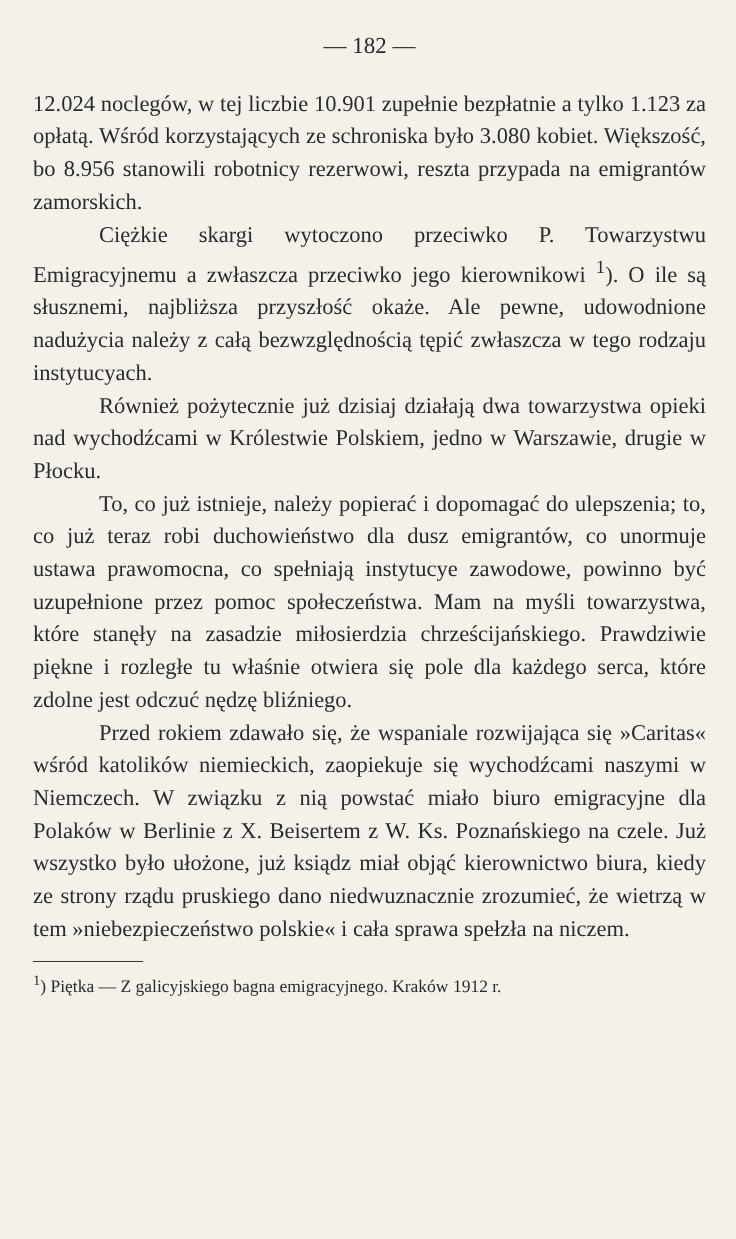— 182 —
12.024 noclegów, w tej liczbie 10.901 zupełnie bezpłatnie a tylko 1.123 za opłatą. Wśród korzystających ze schroniska było 3.080 kobiet. Większość, bo 8.956 stanowili robotnicy rezerwowi, reszta przypada na emigrantów zamorskich.
Ciężkie skargi wytoczono przeciwko P. Towarzystwu Emigracyjnemu a zwłaszcza przeciwko jego kierownikowi <sup>1</sup>). O ile są słusznemi, najbliższa przyszłość okaże. Ale pewne, udowodnione nadużycia należy z całą bezwzględnością tępić zwłaszcza w tego rodzaju instytucyach.
Również pożytecznie już dzisiaj działają dwa towarzystwa opieki nad wychodźcami w Królestwie Polskiem, jedno w Warszawie, drugie w Płocku.
To, co już istnieje, należy popierać i dopomagać do ulepszenia; to, co już teraz robi duchowieństwo dla dusz emigrantów, co unormuje ustawa prawomocna, co spełniają instytucye zawodowe, powinno być uzupełnione przez pomoc społeczeństwa. Mam na myśli towarzystwa, które stanęły na zasadzie miłosierdzia chrześcijańskiego. Prawdziwie piękne i rozległe tu właśnie otwiera się pole dla każdego serca, które zdolne jest odczuć nędzę bliźniego.
Przed rokiem zdawało się, że wspaniale rozwijająca się »Caritas« wśród katolików niemieckich, zaopiekuje się wychodźcami naszymi w Niemczech. W związku z nią powstać miało biuro emigracyjne dla Polaków w Berlinie z X. Beisertem z W. Ks. Poznańskiego na czele. Już wszystko było ułożone, już ksiądz miał objąć kierownictwo biura, kiedy ze strony rządu pruskiego dano niedwuznacznie zrozumieć, że wietrzą w tem »niebezpieczeństwo polskie« i cała sprawa spełzła na niczem.
<sup>1</sup>) Piętka — Z galicyjskiego bagna emigracyjnego. Kraków 1912 r.